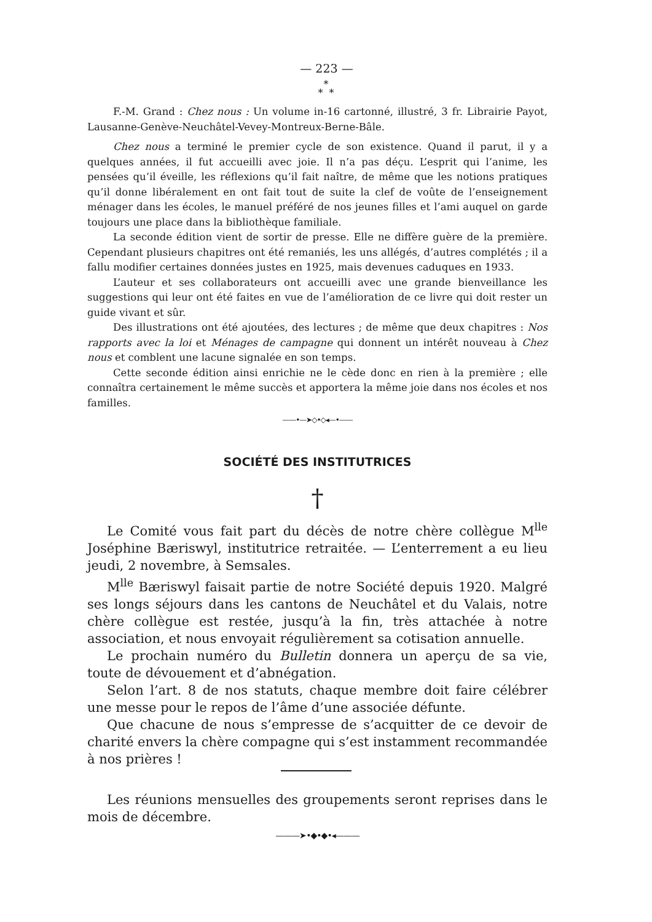— 223 —
*
* *
F.-M. Grand : Chez nous : Un volume in-16 cartonné, illustré, 3 fr. Librairie Payot, Lausanne-Genève-Neuchâtel-Vevey-Montreux-Berne-Bâle.
Chez nous a terminé le premier cycle de son existence. Quand il parut, il y a quelques années, il fut accueilli avec joie. Il n’a pas déçu. L’esprit qui l’anime, les pensées qu’il éveille, les réflexions qu’il fait naître, de même que les notions pratiques qu’il donne libéralement en ont fait tout de suite la clef de voûte de l’enseignement ménager dans les écoles, le manuel préféré de nos jeunes filles et l’ami auquel on garde toujours une place dans la bibliothèque familiale.
La seconde édition vient de sortir de presse. Elle ne diffère guère de la première. Cependant plusieurs chapitres ont été remaniés, les uns allégés, d’autres complétés ; il a fallu modifier certaines données justes en 1925, mais devenues caduques en 1933.
L’auteur et ses collaborateurs ont accueilli avec une grande bienveillance les suggestions qui leur ont été faites en vue de l’amélioration de ce livre qui doit rester un guide vivant et sûr.
Des illustrations ont été ajoutées, des lectures ; de même que deux chapitres : Nos rapports avec la loi et Ménages de campagne qui donnent un intérêt nouveau à Chez nous et comblent une lacune signalée en son temps.
Cette seconde édition ainsi enrichie ne le cède donc en rien à la première ; elle connaîtra certainement le même succès et apportera la même joie dans nos écoles et nos familles.
——•—➤◇•◇◂—•——
SOCIÉTÉ DES INSTITUTRICES
†
Le Comité vous fait part du décès de notre chère collègue M<sup>lle</sup> Joséphine Bæriswyl, institutrice retraitée. — L’enterrement a eu lieu jeudi, 2 novembre, à Semsales.
M<sup>lle</sup> Bæriswyl faisait partie de notre Société depuis 1920. Malgré ses longs séjours dans les cantons de Neuchâtel et du Valais, notre chère collègue est restée, jusqu’à la fin, très attachée à notre association, et nous envoyait régulièrement sa cotisation annuelle.
Le prochain numéro du Bulletin donnera un aperçu de sa vie, toute de dévouement et d’abnégation.
Selon l’art. 8 de nos statuts, chaque membre doit faire célébrer une messe pour le repos de l’âme d’une associée défunte.
Que chacune de nous s’empresse de s’acquitter de ce devoir de charité envers la chère compagne qui s’est instamment recommandée à nos prières !
Les réunions mensuelles des groupements seront reprises dans le mois de décembre.
———➤•◆•◆•◂———